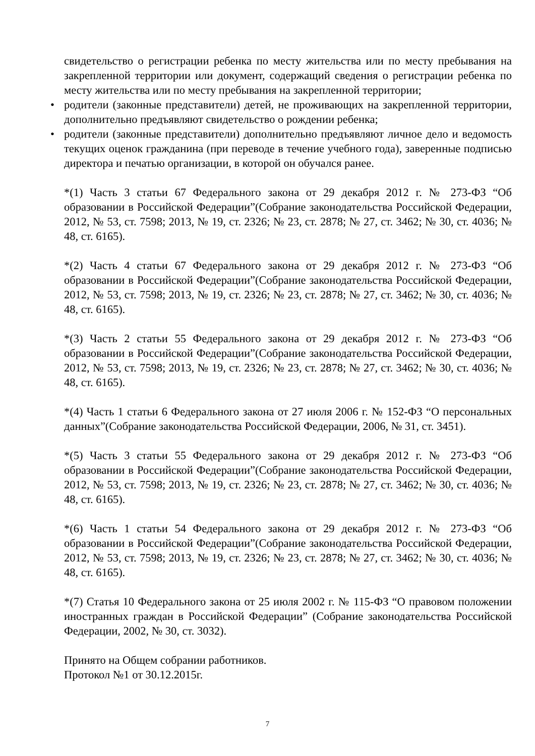свидетельство о регистрации ребенка по месту жительства или по месту пребывания на закрепленной территории или документ, содержащий сведения о регистрации ребенка по месту жительства или по месту пребывания на закрепленной территории;
• родители (законные представители) детей, не проживающих на закрепленной территории, дополнительно предъявляют свидетельство о рождении ребенка;
• родители (законные представители) дополнительно предъявляют личное дело и ведомость текущих оценок гражданина (при переводе в течение учебного года), заверенные подписью директора и печатью организации, в которой он обучался ранее.
*(1) Часть 3 статьи 67 Федерального закона от 29 декабря 2012 г. № 273-ФЗ “Об образовании в Российской Федерации”(Собрание законодательства Российской Федерации, 2012, № 53, ст. 7598; 2013, № 19, ст. 2326; № 23, ст. 2878; № 27, ст. 3462; № 30, ст. 4036; № 48, ст. 6165).
*(2) Часть 4 статьи 67 Федерального закона от 29 декабря 2012 г. № 273-ФЗ “Об образовании в Российской Федерации”(Собрание законодательства Российской Федерации, 2012, № 53, ст. 7598; 2013, № 19, ст. 2326; № 23, ст. 2878; № 27, ст. 3462; № 30, ст. 4036; № 48, ст. 6165).
*(3) Часть 2 статьи 55 Федерального закона от 29 декабря 2012 г. № 273-ФЗ “Об образовании в Российской Федерации”(Собрание законодательства Российской Федерации, 2012, № 53, ст. 7598; 2013, № 19, ст. 2326; № 23, ст. 2878; № 27, ст. 3462; № 30, ст. 4036; № 48, ст. 6165).
*(4) Часть 1 статьи 6 Федерального закона от 27 июля 2006 г. № 152-ФЗ “О персональных данных”(Собрание законодательства Российской Федерации, 2006, № 31, ст. 3451).
*(5) Часть 3 статьи 55 Федерального закона от 29 декабря 2012 г. № 273-ФЗ “Об образовании в Российской Федерации”(Собрание законодательства Российской Федерации, 2012, № 53, ст. 7598; 2013, № 19, ст. 2326; № 23, ст. 2878; № 27, ст. 3462; № 30, ст. 4036; № 48, ст. 6165).
*(6) Часть 1 статьи 54 Федерального закона от 29 декабря 2012 г. № 273-ФЗ “Об образовании в Российской Федерации”(Собрание законодательства Российской Федерации, 2012, № 53, ст. 7598; 2013, № 19, ст. 2326; № 23, ст. 2878; № 27, ст. 3462; № 30, ст. 4036; № 48, ст. 6165).
*(7) Статья 10 Федерального закона от 25 июля 2002 г. № 115-ФЗ “О правовом положении иностранных граждан в Российской Федерации” (Собрание законодательства Российской Федерации, 2002, № 30, ст. 3032).
Принято на Общем собрании работников.
Протокол №1 от 30.12.2015г.
7